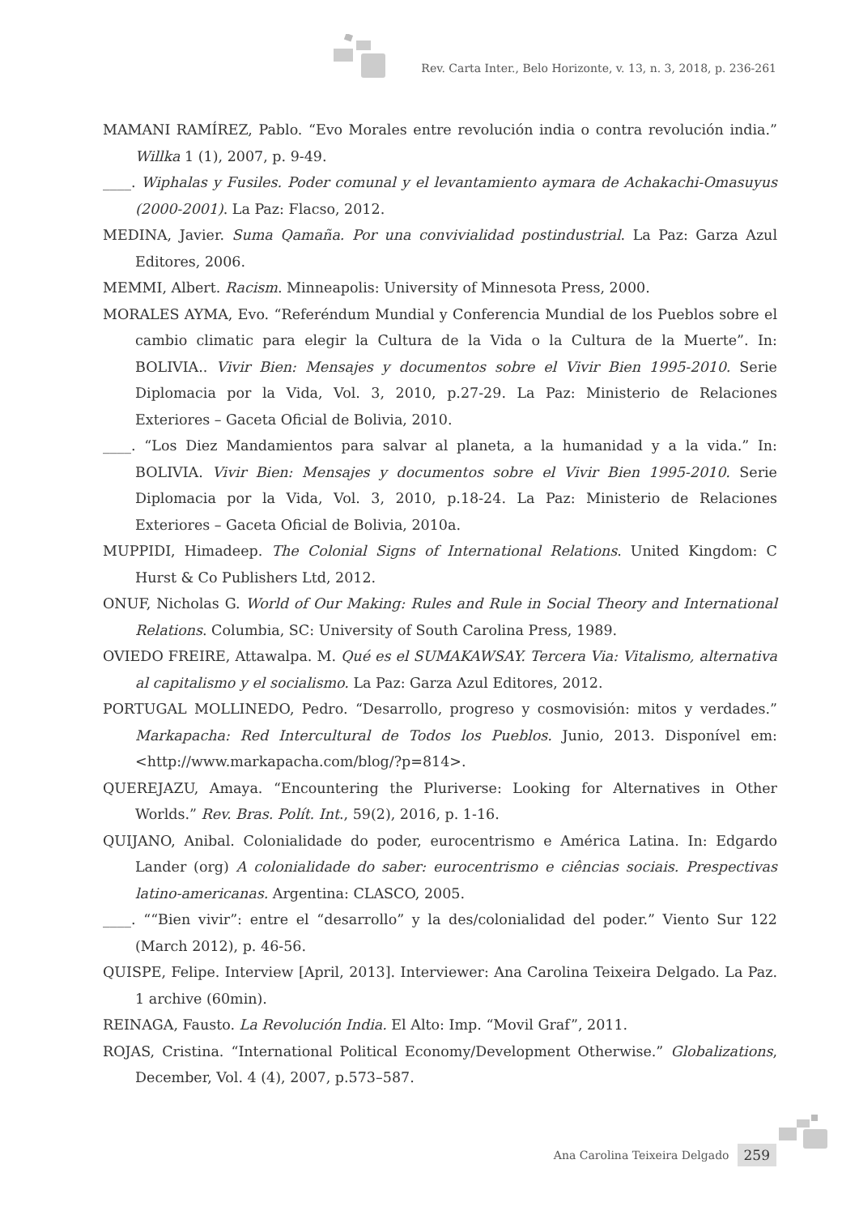Rev. Carta Inter., Belo Horizonte, v. 13, n. 3, 2018, p. 236-261
MAMANI RAMÍREZ, Pablo. “Evo Morales entre revolución india o contra revolución india.” Willka 1 (1), 2007, p. 9-49.
____. Wiphalas y Fusiles. Poder comunal y el levantamiento aymara de Achakachi-Omasuyus (2000-2001). La Paz: Flacso, 2012.
MEDINA, Javier. Suma Qamaña. Por una convivialidad postindustrial. La Paz: Garza Azul Editores, 2006.
MEMMI, Albert. Racism. Minneapolis: University of Minnesota Press, 2000.
MORALES AYMA, Evo. “Referéndum Mundial y Conferencia Mundial de los Pueblos sobre el cambio climatic para elegir la Cultura de la Vida o la Cultura de la Muerte”. In: BOLIVIA.. Vivir Bien: Mensajes y documentos sobre el Vivir Bien 1995-2010. Serie Diplomacia por la Vida, Vol. 3, 2010, p.27-29. La Paz: Ministerio de Relaciones Exteriores – Gaceta Oficial de Bolivia, 2010.
____. “Los Diez Mandamientos para salvar al planeta, a la humanidad y a la vida.” In: BOLIVIA. Vivir Bien: Mensajes y documentos sobre el Vivir Bien 1995-2010. Serie Diplomacia por la Vida, Vol. 3, 2010, p.18-24. La Paz: Ministerio de Relaciones Exteriores – Gaceta Oficial de Bolivia, 2010a.
MUPPIDI, Himadeep. The Colonial Signs of International Relations. United Kingdom: C Hurst & Co Publishers Ltd, 2012.
ONUF, Nicholas G. World of Our Making: Rules and Rule in Social Theory and International Relations. Columbia, SC: University of South Carolina Press, 1989.
OVIEDO FREIRE, Attawalpa. M. Qué es el SUMAKAWSAY. Tercera Via: Vitalismo, alternativa al capitalismo y el socialismo. La Paz: Garza Azul Editores, 2012.
PORTUGAL MOLLINEDO, Pedro. “Desarrollo, progreso y cosmovisión: mitos y verdades.” Markapacha: Red Intercultural de Todos los Pueblos. Junio, 2013. Disponível em: <http://www.markapacha.com/blog/?p=814>.
QUEREJAZU, Amaya. “Encountering the Pluriverse: Looking for Alternatives in Other Worlds.” Rev. Bras. Polít. Int., 59(2), 2016, p. 1-16.
QUIJANO, Anibal. Colonialidade do poder, eurocentrismo e América Latina. In: Edgardo Lander (org) A colonialidade do saber: eurocentrismo e ciências sociais. Prespectivas latino-americanas. Argentina: CLASCO, 2005.
____. ““Bien vivir”: entre el “desarrollo” y la des/colonialidad del poder.” Viento Sur 122 (March 2012), p. 46-56.
QUISPE, Felipe. Interview [April, 2013]. Interviewer: Ana Carolina Teixeira Delgado. La Paz. 1 archive (60min).
REINAGA, Fausto. La Revolución India. El Alto: Imp. “Movil Graf”, 2011.
ROJAS, Cristina. “International Political Economy/Development Otherwise.” Globalizations, December, Vol. 4 (4), 2007, p.573–587.
Ana Carolina Teixeira Delgado 259